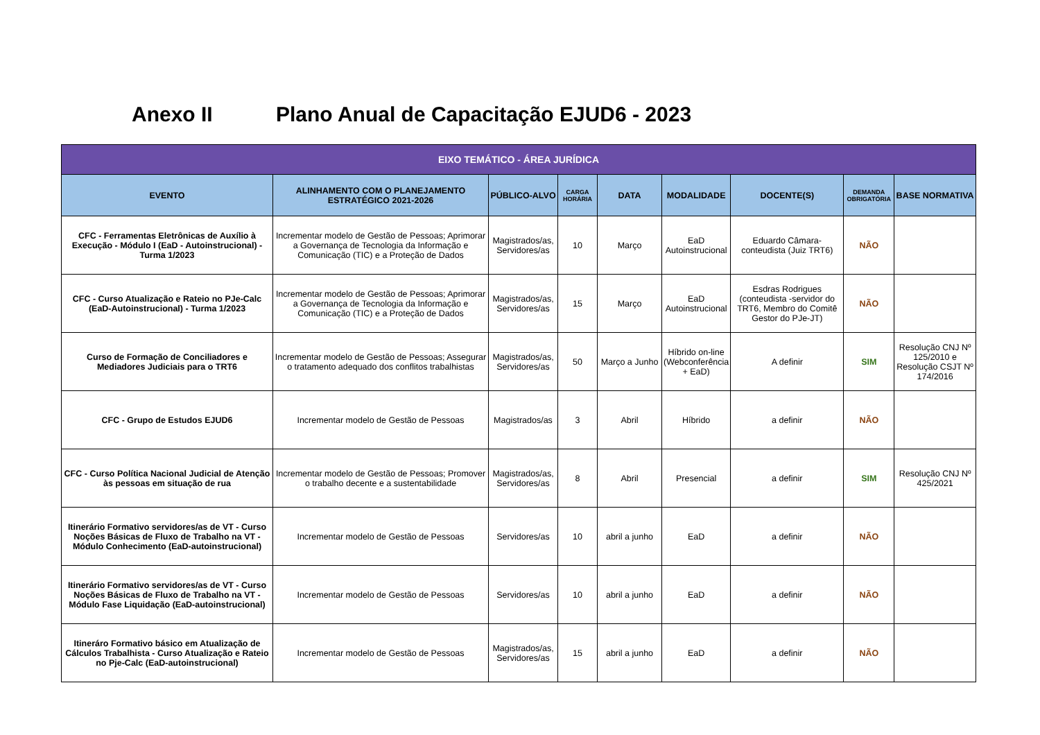Anexo II Plano Anual de Capacitação EJUD6 - 2023
| EIXO TEMÁTICO - ÁREA JURÍDICA | | | | | | | | |
| --- | --- | --- | --- | --- | --- | --- | --- | --- |
| EVENTO | ALINHAMENTO COM O PLANEJAMENTO ESTRATÉGICO 2021-2026 | PÚBLICO-ALVO | CARGA HORÁRIA | DATA | MODALIDADE | DOCENTE(S) | DEMANDA OBRIGATÓRIA | BASE NORMATIVA |
| CFC - Ferramentas Eletrônicas de Auxílio à Execução - Módulo I (EaD - Autoinstrucional) - Turma 1/2023 | Incrementar modelo de Gestão de Pessoas; Aprimorar a Governança de Tecnologia da Informação e Comunicação (TIC) e a Proteção de Dados | Magistrados/as, Servidores/as | 10 | Março | EaD Autoinstrucional | Eduardo Câmara- conteudista (Juiz TRT6) | NÃO | |
| CFC - Curso Atualização e Rateio no PJe-Calc (EaD-Autoinstrucional) - Turma 1/2023 | Incrementar modelo de Gestão de Pessoas; Aprimorar a Governança de Tecnologia da Informação e Comunicação (TIC) e a Proteção de Dados | Magistrados/as, Servidores/as | 15 | Março | EaD Autoinstrucional | Esdras Rodrigues (conteudista -servidor do TRT6, Membro do Comitê Gestor do PJe-JT) | NÃO | |
| Curso de Formação de Conciliadores e Mediadores Judiciais para o TRT6 | Incrementar modelo de Gestão de Pessoas; Assegurar o tratamento adequado dos conflitos trabalhistas | Magistrados/as, Servidores/as | 50 | Março a Junho | Híbrido on-line (Webconferência + EaD) | A definir | SIM | Resolução CNJ Nº 125/2010 e Resolução CSJT Nº 174/2016 |
| CFC - Grupo de Estudos EJUD6 | Incrementar modelo de Gestão de Pessoas | Magistrados/as | 3 | Abril | Híbrido | a definir | NÃO | |
| CFC - Curso Política Nacional Judicial de Atenção às pessoas em situação de rua | Incrementar modelo de Gestão de Pessoas; Promover o trabalho decente e a sustentabilidade | Magistrados/as, Servidores/as | 8 | Abril | Presencial | a definir | SIM | Resolução CNJ Nº 425/2021 |
| Itinerário Formativo servidores/as de VT - Curso Noções Básicas de Fluxo de Trabalho na VT - Módulo Conhecimento (EaD-autoinstrucional) | Incrementar modelo de Gestão de Pessoas | Servidores/as | 10 | abril a junho | EaD | a definir | NÃO | |
| Itinerário Formativo servidores/as de VT - Curso Noções Básicas de Fluxo de Trabalho na VT - Módulo Fase Liquidação (EaD-autoinstrucional) | Incrementar modelo de Gestão de Pessoas | Servidores/as | 10 | abril a junho | EaD | a definir | NÃO | |
| Itineráro Formativo básico em Atualização de Cálculos Trabalhista - Curso Atualização e Rateio no Pje-Calc (EaD-autoinstrucional) | Incrementar modelo de Gestão de Pessoas | Magistrados/as, Servidores/as | 15 | abril a junho | EaD | a definir | NÃO | |